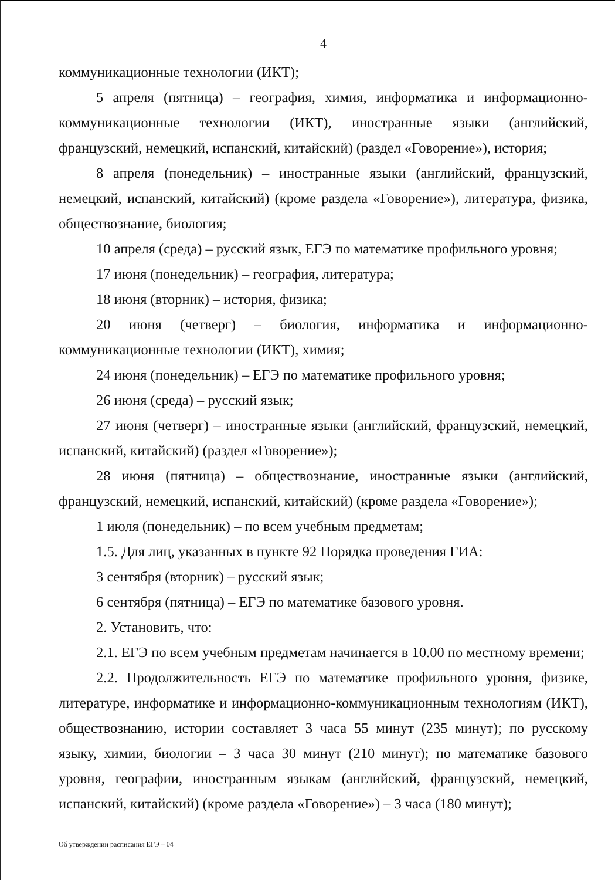4
коммуникационные технологии (ИКТ);
5 апреля (пятница) – география, химия, информатика и информационно-коммуникационные технологии (ИКТ), иностранные языки (английский, французский, немецкий, испанский, китайский) (раздел «Говорение»), история;
8 апреля (понедельник) – иностранные языки (английский, французский, немецкий, испанский, китайский) (кроме раздела «Говорение»), литература, физика, обществознание, биология;
10 апреля (среда) – русский язык, ЕГЭ по математике профильного уровня;
17 июня (понедельник) – география, литература;
18 июня (вторник) – история, физика;
20 июня (четверг) – биология, информатика и информационно-коммуникационные технологии (ИКТ), химия;
24 июня (понедельник) – ЕГЭ по математике профильного уровня;
26 июня (среда) – русский язык;
27 июня (четверг) – иностранные языки (английский, французский, немецкий, испанский, китайский) (раздел «Говорение»);
28 июня (пятница) – обществознание, иностранные языки (английский, французский, немецкий, испанский, китайский) (кроме раздела «Говорение»);
1 июля (понедельник) – по всем учебным предметам;
1.5. Для лиц, указанных в пункте 92 Порядка проведения ГИА:
3 сентября (вторник) – русский язык;
6 сентября (пятница) – ЕГЭ по математике базового уровня.
2. Установить, что:
2.1. ЕГЭ по всем учебным предметам начинается в 10.00 по местному времени;
2.2. Продолжительность ЕГЭ по математике профильного уровня, физике, литературе, информатике и информационно-коммуникационным технологиям (ИКТ), обществознанию, истории составляет 3 часа 55 минут (235 минут); по русскому языку, химии, биологии – 3 часа 30 минут (210 минут); по математике базового уровня, географии, иностранным языкам (английский, французский, немецкий, испанский, китайский) (кроме раздела «Говорение») – 3 часа (180 минут);
Об утверждении расписания ЕГЭ – 04